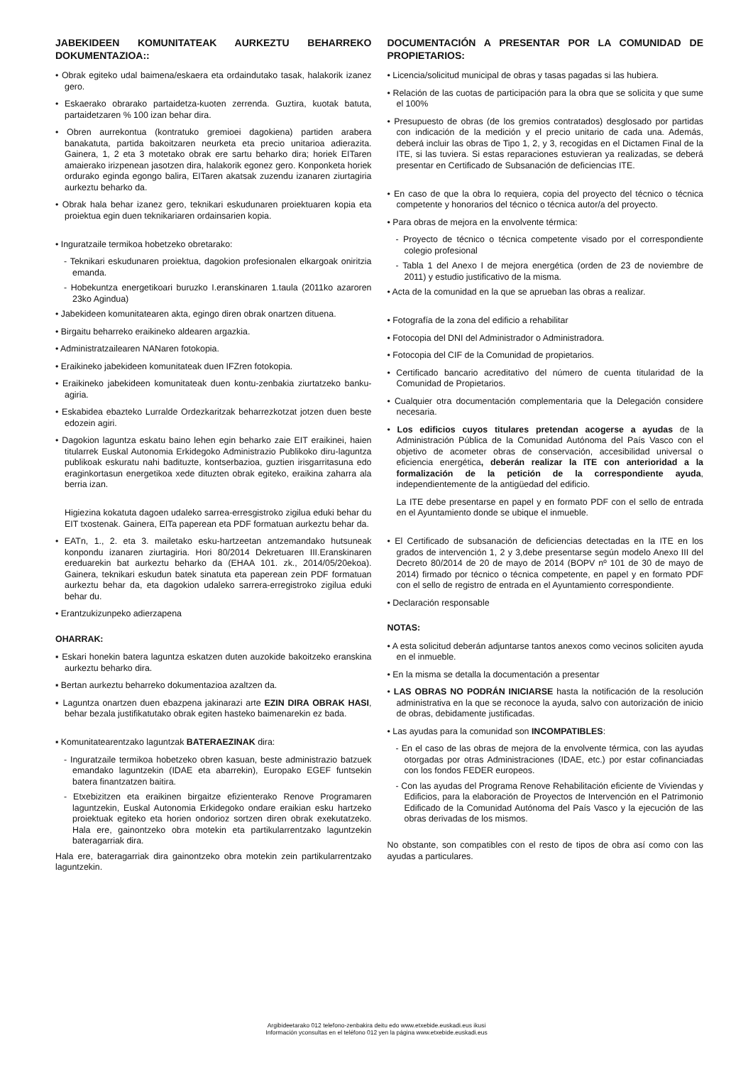JABEKIDEEN KOMUNITATEAK AURKEZTU BEHARREKO DOKUMENTAZIOA::
• Obrak egiteko udal baimena/eskaera eta ordaindutako tasak, halakorik izanez gero.
• Eskaerako obrarako partaidetza-kuoten zerrenda. Guztira, kuotak batuta, partaidetzaren % 100 izan behar dira.
• Obren aurrekontua (kontratuko gremioei dagokiena) partiden arabera banakatuta, partida bakoitzaren neurketa eta precio unitarioa adierazita. Gainera, 1, 2 eta 3 motetako obrak ere sartu beharko dira; horiek EITaren amaierako irizpenean jasotzen dira, halakorik egonez gero. Konponketa horiek ordurako eginda egongo balira, EITaren akatsak zuzendu izanaren ziurtagiria aurkeztu beharko da.
• Obrak hala behar izanez gero, teknikari eskudunaren proiektuaren kopia eta proiektua egin duen teknikariaren ordainsarien kopia.
• Inguratzaile termikoa hobetzeko obretarako:
- Teknikari eskudunaren proiektua, dagokion profesionalen elkargoak oniritzia emanda.
- Hobekuntza energetikoari buruzko I.eranskinaren 1.taula (2011ko azaroren 23ko Agindua)
• Jabekideen komunitatearen akta, egingo diren obrak onartzen dituena.
• Birgaitu beharreko eraikineko aldearen argazkia.
• Administratzailearen NANaren fotokopia.
• Eraikineko jabekideen komunitateak duen IFZren fotokopia.
• Eraikineko jabekideen komunitateak duen kontu-zenbakia ziurtatzeko banku-agiria.
• Eskabidea ebazteko Lurralde Ordezkaritzak beharrezkotzat jotzen duen beste edozein agiri.
• Dagokion laguntza eskatu baino lehen egin beharko zaie EIT eraikinei, haien titularrek Euskal Autonomia Erkidegoko Administrazio Publikoko diru-laguntza publikoak eskuratu nahi badituzte, kontserbazioa, guztien irisgarritasuna edo eraginkortasun energetikoa xede dituzten obrak egiteko, eraikina zaharra ala berria izan.
Higiezina kokatuta dagoen udaleko sarrea-erresgistroko zigilua eduki behar du EIT txostenak. Gainera, EITa paperean eta PDF formatuan aurkeztu behar da.
• EATn, 1., 2. eta 3. mailetako esku-hartzeetan antzemandako hutsuneak konpondu izanaren ziurtagiria. Hori 80/2014 Dekretuaren III.Eranskinaren ereduarekin bat aurkeztu beharko da (EHAA 101. zk., 2014/05/20ekoa). Gainera, teknikari eskudun batek sinatuta eta paperean zein PDF formatuan aurkeztu behar da, eta dagokion udaleko sarrera-erregistroko zigilua eduki behar du.
• Erantzukizunpeko adierzapena
OHARRAK:
▪ Eskari honekin batera laguntza eskatzen duten auzokide bakoitzeko eranskina aurkeztu beharko dira.
▪ Bertan aurkeztu beharreko dokumentazioa azaltzen da.
▪ Laguntza onartzen duen ebazpena jakinarazi arte EZIN DIRA OBRAK HASI, behar bezala justifikatutako obrak egiten hasteko baimenarekin ez bada.
▪ Komunitatearentzako laguntzak BATERAEZINAK dira:
- Inguratzaile termikoa hobetzeko obren kasuan, beste administrazio batzuek emandako laguntzekin (IDAE eta abarrekin), Europako EGEF funtsekin batera finantzatzen baitira.
- Etxebizitzen eta eraikinen birgaitze efizienterako Renove Programaren laguntzekin, Euskal Autonomia Erkidegoko ondare eraikian esku hartzeko proiektuak egiteko eta horien ondorioz sortzen diren obrak exekutatzeko. Hala ere, gainontzeko obra motekin eta partikularrentzako laguntzekin bateragarriak dira.
Hala ere, bateragarriak dira gainontzeko obra motekin zein partikularrentzako laguntzekin.
DOCUMENTACIÓN A PRESENTAR POR LA COMUNIDAD DE PROPIETARIOS:
• Licencia/solicitud municipal de obras y tasas pagadas si las hubiera.
• Relación de las cuotas de participación para la obra que se solicita y que sume el 100%
• Presupuesto de obras (de los gremios contratados) desglosado por partidas con indicación de la medición y el precio unitario de cada una. Además, deberá incluir las obras de Tipo 1, 2, y 3, recogidas en el Dictamen Final de la ITE, si las tuviera. Si estas reparaciones estuvieran ya realizadas, se deberá presentar en Certificado de Subsanación de deficiencias ITE.
• En caso de que la obra lo requiera, copia del proyecto del técnico o técnica competente y honorarios del técnico o técnica autor/a del proyecto.
• Para obras de mejora en la envolvente térmica:
- Proyecto de técnico o técnica competente visado por el correspondiente colegio profesional
- Tabla 1 del Anexo I de mejora energética (orden de 23 de noviembre de 2011) y estudio justificativo de la misma.
• Acta de la comunidad en la que se aprueban las obras a realizar.
• Fotografía de la zona del edificio a rehabilitar
• Fotocopia del DNI del Administrador o Administradora.
• Fotocopia del CIF de la Comunidad de propietarios.
• Certificado bancario acreditativo del número de cuenta titularidad de la Comunidad de Propietarios.
• Cualquier otra documentación complementaria que la Delegación considere necesaria.
• Los edificios cuyos titulares pretendan acogerse a ayudas de la Administración Pública de la Comunidad Autónoma del País Vasco con el objetivo de acometer obras de conservación, accesibilidad universal o eficiencia energética, deberán realizar la ITE con anterioridad a la formalización de la petición de la correspondiente ayuda, independientemente de la antigüedad del edificio.
La ITE debe presentarse en papel y en formato PDF con el sello de entrada en el Ayuntamiento donde se ubique el inmueble.
• El Certificado de subsanación de deficiencias detectadas en la ITE en los grados de intervención 1, 2 y 3,debe presentarse según modelo Anexo III del Decreto 80/2014 de 20 de mayo de 2014 (BOPV nº 101 de 30 de mayo de 2014) firmado por técnico o técnica competente, en papel y en formato PDF con el sello de registro de entrada en el Ayuntamiento correspondiente.
• Declaración responsable
NOTAS:
• A esta solicitud deberán adjuntarse tantos anexos como vecinos soliciten ayuda en el inmueble.
• En la misma se detalla la documentación a presentar
• LAS OBRAS NO PODRÁN INICIARSE hasta la notificación de la resolución administrativa en la que se reconoce la ayuda, salvo con autorización de inicio de obras, debidamente justificadas.
• Las ayudas para la comunidad son INCOMPATIBLES:
- En el caso de las obras de mejora de la envolvente térmica, con las ayudas otorgadas por otras Administraciones (IDAE, etc.) por estar cofinanciadas con los fondos FEDER europeos.
- Con las ayudas del Programa Renove Rehabilitación eficiente de Viviendas y Edificios, para la elaboración de Proyectos de Intervención en el Patrimonio Edificado de la Comunidad Autónoma del País Vasco y la ejecución de las obras derivadas de los mismos.
No obstante, son compatibles con el resto de tipos de obra así como con las ayudas a particulares.
Argibideetarako 012 telefono-zenbakira deitu edo www.etxebide.euskadi.eus ikusi
Información yconsultas en el teléfono 012 yen la página www.etxebide.euskadi.eus